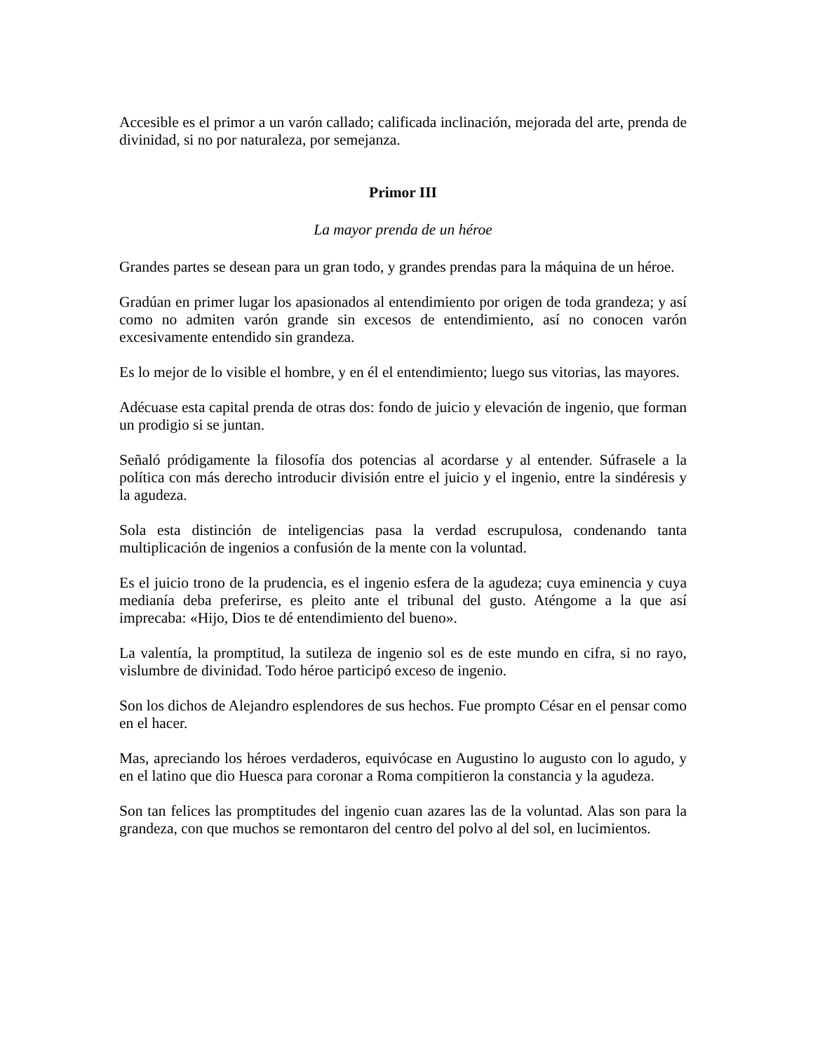Accesible es el primor a un varón callado; calificada inclinación, mejorada del arte, prenda de divinidad, si no por naturaleza, por semejanza.
Primor III
La mayor prenda de un héroe
Grandes partes se desean para un gran todo, y grandes prendas para la máquina de un héroe.
Gradúan en primer lugar los apasionados al entendimiento por origen de toda grandeza; y así como no admiten varón grande sin excesos de entendimiento, así no conocen varón excesivamente entendido sin grandeza.
Es lo mejor de lo visible el hombre, y en él el entendimiento; luego sus vitorias, las mayores.
Adécuase esta capital prenda de otras dos: fondo de juicio y elevación de ingenio, que forman un prodigio si se juntan.
Señaló pródigamente la filosofía dos potencias al acordarse y al entender. Súfrasele a la política con más derecho introducir división entre el juicio y el ingenio, entre la sindéresis y la agudeza.
Sola esta distinción de inteligencias pasa la verdad escrupulosa, condenando tanta multiplicación de ingenios a confusión de la mente con la voluntad.
Es el juicio trono de la prudencia, es el ingenio esfera de la agudeza; cuya eminencia y cuya medianía deba preferirse, es pleito ante el tribunal del gusto. Aténgome a la que así imprecaba: «Hijo, Dios te dé entendimiento del bueno».
La valentía, la promptitud, la sutileza de ingenio sol es de este mundo en cifra, si no rayo, vislumbre de divinidad. Todo héroe participó exceso de ingenio.
Son los dichos de Alejandro esplendores de sus hechos. Fue prompto César en el pensar como en el hacer.
Mas, apreciando los héroes verdaderos, equivócase en Augustino lo augusto con lo agudo, y en el latino que dio Huesca para coronar a Roma compitieron la constancia y la agudeza.
Son tan felices las promptitudes del ingenio cuan azares las de la voluntad. Alas son para la grandeza, con que muchos se remontaron del centro del polvo al del sol, en lucimientos.